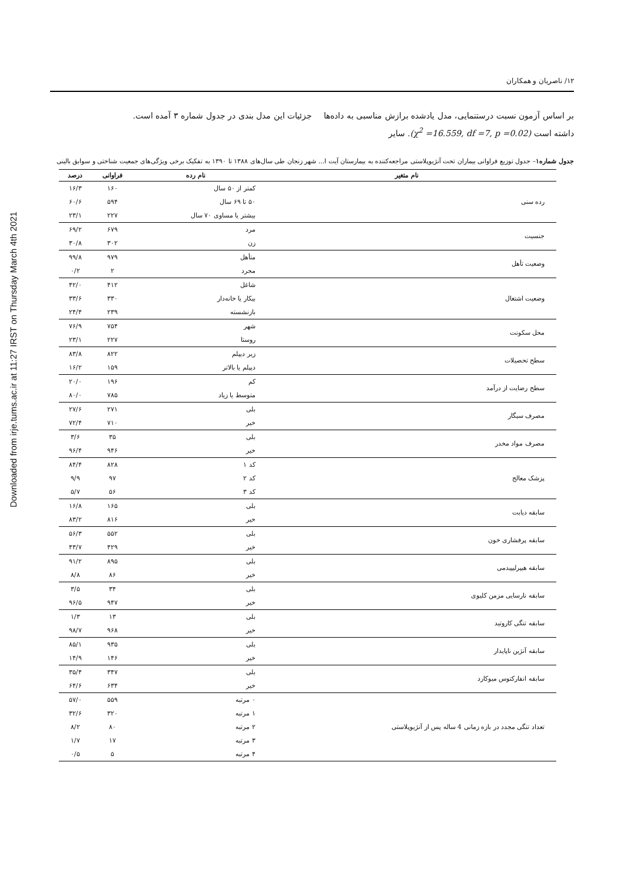Downloaded from irje.tums.ac.ir at 11:27 IRST on Thursday March 4th 2021
۱۲/ ناصریان و همکاران
بر اساس آزمون نسبت درستنمایی، مدل یادشده برازش مناسبی به داده‌ها داشته است (χ<sup>2</sup> =16.559, df =7, p =0.02). سایر
جزئیات این مدل بندی در جدول شماره ۳ آمده است.
جدول شماره۱– جدول توزیع فراوانی بیماران تحت آنژیوپلاستی مراجعه‌کننده به بیمارستان آیت ا... شهر زنجان طی سال‌های ۱۳۸۸ تا ۱۳۹۰ به تفکیک برخی ویژگی‌های جمعیت شناختی و سوابق بالینی
| نام متغیر | نام رده | فراوانی | درصد |
| --- | --- | --- | --- |
| رده سنی | کمتر از ۵۰ سال | ۱۶۰ | ۱۶/۳ |
| | ۵۰ تا ۶۹ سال | ۵۹۴ | ۶۰/۶ |
| | بیشتر یا مساوی ۷۰ سال | ۲۲۷ | ۲۳/۱ |
| جنسیت | مرد | ۶۷۹ | ۶۹/۲ |
| | زن | ۳۰۲ | ۳۰/۸ |
| وضعیت تأهل | متأهل | ۹۷۹ | ۹۹/۸ |
| | مجرد | ۲ | ۰/۲ |
| وضعیت اشتغال | شاغل | ۴۱۲ | ۴۲/۰ |
| | بیکار یا خانه‌دار | ۳۳۰ | ۳۳/۶ |
| | بازنشسته | ۲۳۹ | ۲۴/۴ |
| محل سکونت | شهر | ۷۵۴ | ۷۶/۹ |
| | روستا | ۲۲۷ | ۲۳/۱ |
| سطح تحصیلات | زیر دیپلم | ۸۲۲ | ۸۳/۸ |
| | دیپلم یا بالاتر | ۱۵۹ | ۱۶/۲ |
| سطح رضایت از درآمد | کم | ۱۹۶ | ۲۰/۰ |
| | متوسط یا زیاد | ۷۸۵ | ۸۰/۰ |
| مصرف سیگار | بلی | ۲۷۱ | ۲۷/۶ |
| | خیر | ۷۱۰ | ۷۲/۴ |
| مصرف مواد مخدر | بلی | ۳۵ | ۳/۶ |
| | خیر | ۹۴۶ | ۹۶/۴ |
| پزشک معالج | کد ۱ | ۸۲۸ | ۸۴/۴ |
| | کد ۲ | ۹۷ | ۹/۹ |
| | کد ۳ | ۵۶ | ۵/۷ |
| سابقه دیابت | بلی | ۱۶۵ | ۱۶/۸ |
| | خیر | ۸۱۶ | ۸۳/۲ |
| سابقه پرفشاری خون | بلی | ۵۵۲ | ۵۶/۳ |
| | خیر | ۴۲۹ | ۴۳/۷ |
| سابقه هیپرلیپیدمی | بلی | ۸۹۵ | ۹۱/۲ |
| | خیر | ۸۶ | ۸/۸ |
| سابقه نارسایی مزمن کلیوی | بلی | ۳۴ | ۳/۵ |
| | خیر | ۹۴۷ | ۹۶/۵ |
| سابقه تنگی کاروتید | بلی | ۱۳ | ۱/۳ |
| | خیر | ۹۶۸ | ۹۸/۷ |
| سابقه آنژین ناپایدار | بلی | ۹۳۵ | ۸۵/۱ |
| | خیر | ۱۴۶ | ۱۴/۹ |
| سابقه انفارکتوس میوکارد | بلی | ۳۴۷ | ۳۵/۴ |
| | خیر | ۶۳۴ | ۶۴/۶ |
| تعداد تنگی مجدد در بازه زمانی 4 ساله پس از آنژیوپلاستی | ۰ مرتبه | ۵۵۹ | ۵۷/۰ |
| | ۱ مرتبه | ۳۲۰ | ۳۲/۶ |
| | ۲ مرتبه | ۸۰ | ۸/۲ |
| | ۳ مرتبه | ۱۷ | ۱/۷ |
| | ۴ مرتبه | ۵ | ۰/۵ |